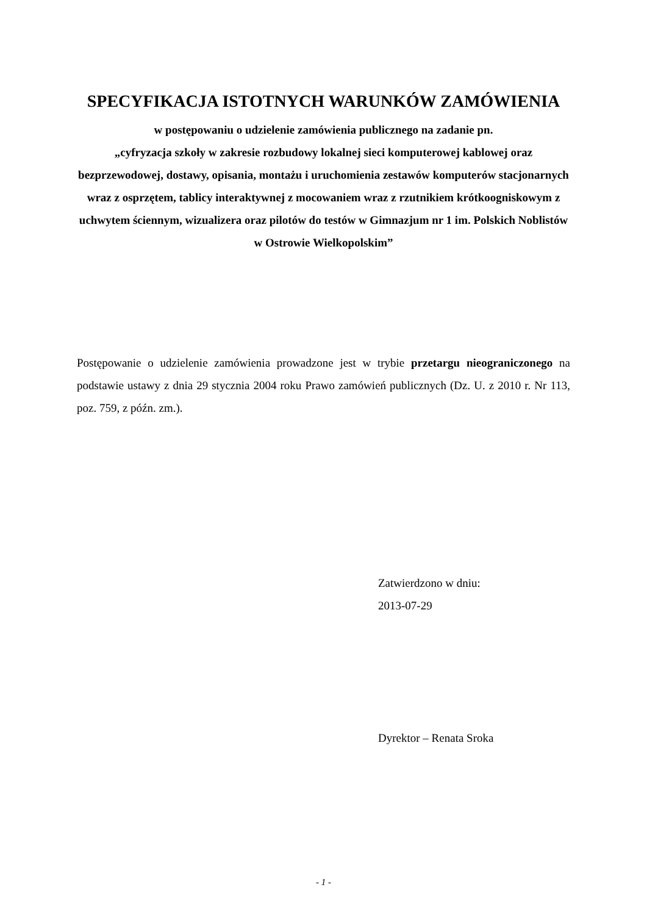SPECYFIKACJA ISTOTNYCH WARUNKÓW ZAMÓWIENIA
w postępowaniu o udzielenie zamówienia publicznego na zadanie pn.
„cyfryzacja szkoły w zakresie rozbudowy lokalnej sieci komputerowej kablowej oraz bezprzewodowej, dostawy, opisania, montażu i uruchomienia zestawów komputerów stacjonarnych wraz z osprzętem, tablicy interaktywnej z mocowaniem wraz z rzutnikiem krótkoogniskowym z uchwytem ściennym, wizualizera oraz pilotów do testów w Gimnazjum nr 1 im. Polskich Noblistów
w Ostrowie Wielkopolskim”
Postępowanie o udzielenie zamówienia prowadzone jest w trybie przetargu nieograniczonego na podstawie ustawy z dnia 29 stycznia 2004 roku Prawo zamówień publicznych (Dz. U. z 2010 r. Nr 113, poz. 759, z późn. zm.).
Zatwierdzono w dniu:
2013-07-29
Dyrektor – Renata Sroka
- 1 -